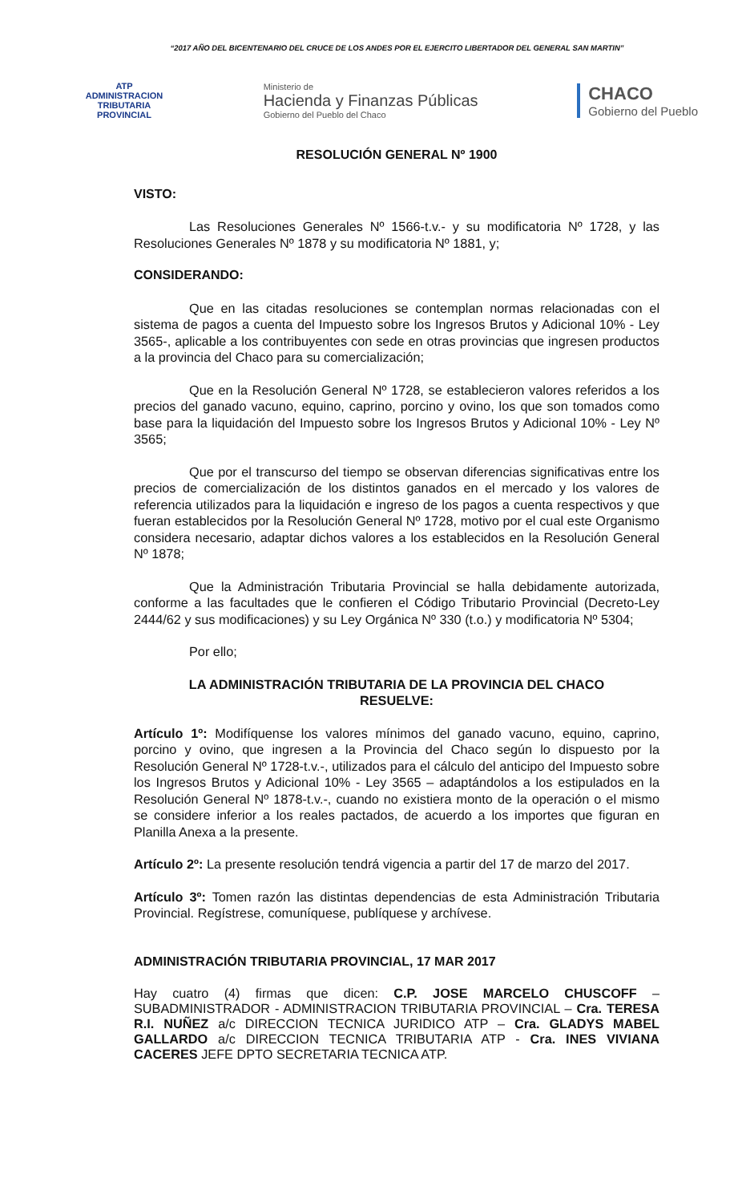“2017 AÑO DEL BICENTENARIO DEL CRUCE DE LOS ANDES POR EL EJERCITO LIBERTADOR DEL GENERAL SAN MARTIN”
ATP
ADMINISTRACION
TRIBUTARIA
PROVINCIAL
Ministerio de
Hacienda y Finanzas Públicas
Gobierno del Pueblo del Chaco
CHACO
Gobierno del Pueblo
RESOLUCIÓN GENERAL Nº 1900
VISTO:
Las Resoluciones Generales Nº 1566-t.v.- y su modificatoria Nº 1728, y las Resoluciones Generales Nº 1878 y su modificatoria Nº 1881, y;
CONSIDERANDO:
Que en las citadas resoluciones se contemplan normas relacionadas con el sistema de pagos a cuenta del Impuesto sobre los Ingresos Brutos y Adicional 10% - Ley 3565-, aplicable a los contribuyentes con sede en otras provincias que ingresen productos a la provincia del Chaco para su comercialización;
Que en la Resolución General Nº 1728, se establecieron valores referidos a los precios del ganado vacuno, equino, caprino, porcino y ovino, los que son tomados como base para la liquidación del Impuesto sobre los Ingresos Brutos y Adicional 10% - Ley Nº 3565;
Que por el transcurso del tiempo se observan diferencias significativas entre los precios de comercialización de los distintos ganados en el mercado y los valores de referencia utilizados para la liquidación e ingreso de los pagos a cuenta respectivos y que fueran establecidos por la Resolución General Nº 1728, motivo por el cual este Organismo considera necesario, adaptar dichos valores a los establecidos en la Resolución General Nº 1878;
Que la Administración Tributaria Provincial se halla debidamente autorizada, conforme a las facultades que le confieren el Código Tributario Provincial (Decreto-Ley 2444/62 y sus modificaciones) y su Ley Orgánica Nº 330 (t.o.) y modificatoria Nº 5304;
Por ello;
LA ADMINISTRACIÓN TRIBUTARIA DE LA PROVINCIA DEL CHACO
RESUELVE:
Artículo 1º: Modifíquense los valores mínimos del ganado vacuno, equino, caprino, porcino y ovino, que ingresen a la Provincia del Chaco según lo dispuesto por la Resolución General Nº 1728-t.v.-, utilizados para el cálculo del anticipo del Impuesto sobre los Ingresos Brutos y Adicional 10% - Ley 3565 – adaptándolos a los estipulados en la Resolución General Nº 1878-t.v.-, cuando no existiera monto de la operación o el mismo se considere inferior a los reales pactados, de acuerdo a los importes que figuran en Planilla Anexa a la presente.
Artículo 2º: La presente resolución tendrá vigencia a partir del 17 de marzo del 2017.
Artículo 3º: Tomen razón las distintas dependencias de esta Administración Tributaria Provincial. Regístrese, comuníquese, publíquese y archívese.
ADMINISTRACIÓN TRIBUTARIA PROVINCIAL, 17 MAR 2017
Hay cuatro (4) firmas que dicen: C.P. JOSE MARCELO CHUSCOFF – SUBADMINISTRADOR - ADMINISTRACION TRIBUTARIA PROVINCIAL – Cra. TERESA R.I. NUÑEZ a/c DIRECCION TECNICA JURIDICO ATP – Cra. GLADYS MABEL GALLARDO a/c DIRECCION TECNICA TRIBUTARIA ATP - Cra. INES VIVIANA CACERES JEFE DPTO SECRETARIA TECNICA ATP.